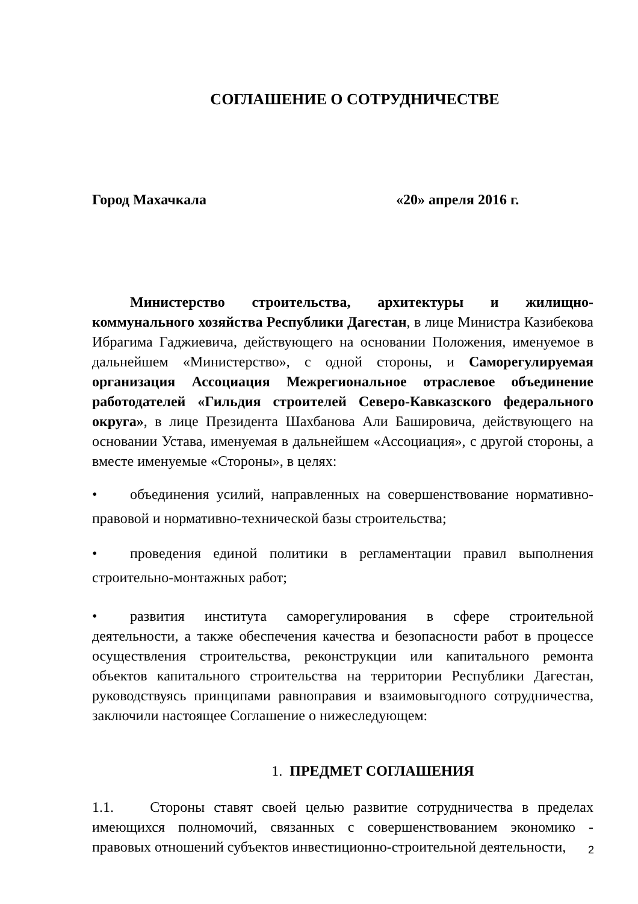СОГЛАШЕНИЕ О СОТРУДНИЧЕСТВЕ
Город Махачкала «20» апреля 2016 г.
Министерство строительства, архитектуры и жилищно-коммунального хозяйства Республики Дагестан, в лице Министра Казибекова Ибрагима Гаджиевича, действующего на основании Положения, именуемое в дальнейшем «Министерство», с одной стороны, и Саморегулируемая организация Ассоциация Межрегиональное отраслевое объединение работодателей «Гильдия строителей Северо-Кавказского федерального округа», в лице Президента Шахбанова Али Башировича, действующего на основании Устава, именуемая в дальнейшем «Ассоциация», с другой стороны, а вместе именуемые «Стороны», в целях:
• объединения усилий, направленных на совершенствование нормативно-правовой и нормативно-технической базы строительства;
• проведения единой политики в регламентации правил выполнения строительно-монтажных работ;
• развития института саморегулирования в сфере строительной деятельности, а также обеспечения качества и безопасности работ в процессе осуществления строительства, реконструкции или капитального ремонта объектов капитального строительства на территории Республики Дагестан, руководствуясь принципами равноправия и взаимовыгодного сотрудничества, заключили настоящее Соглашение о нижеследующем:
1. ПРЕДМЕТ СОГЛАШЕНИЯ
1.1. Стороны ставят своей целью развитие сотрудничества в пределах имеющихся полномочий, связанных с совершенствованием экономико - правовых отношений субъектов инвестиционно-строительной деятельности,
2